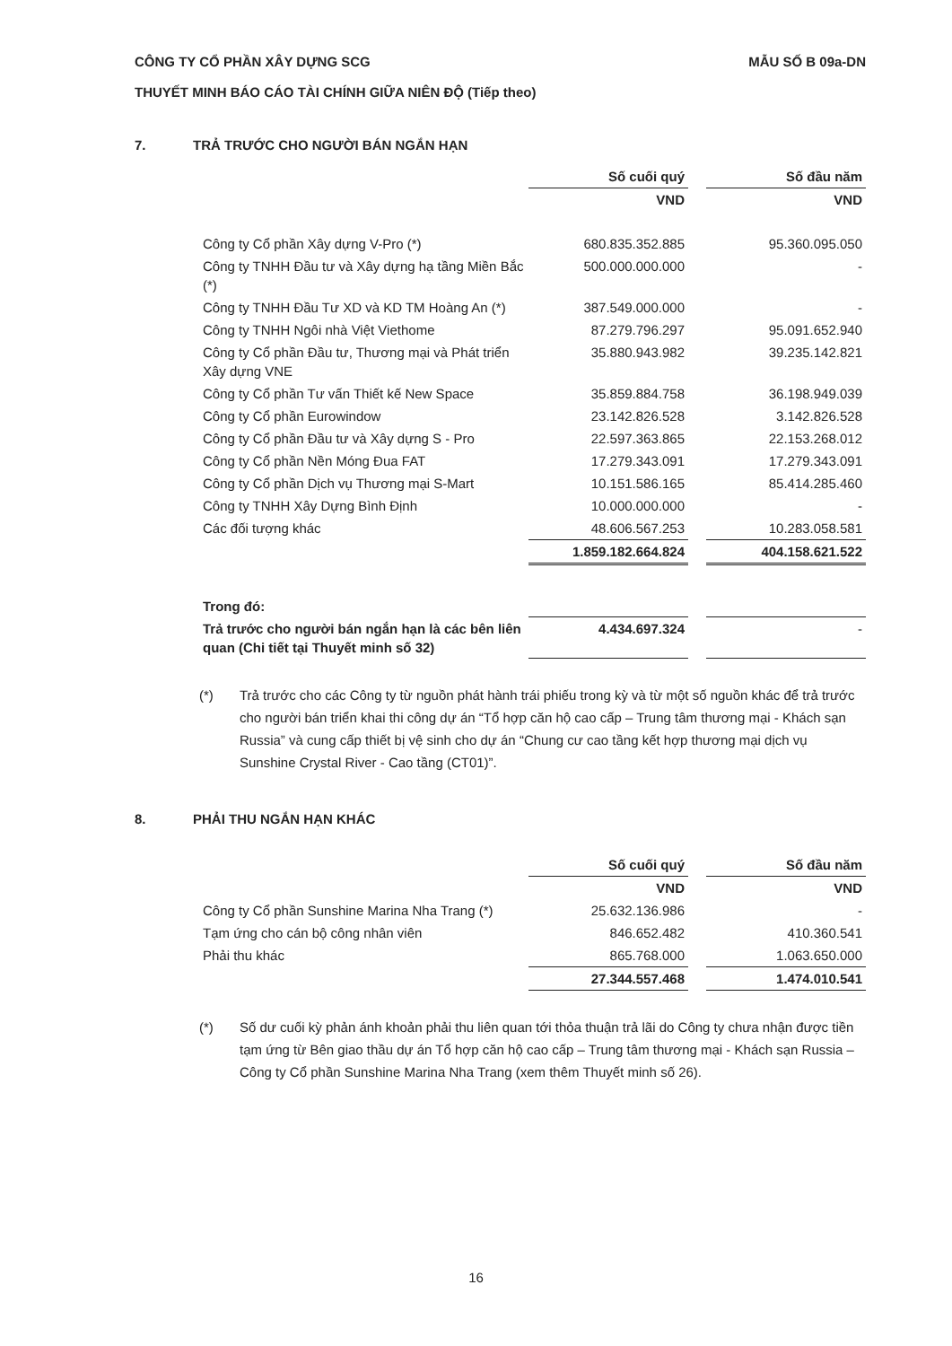CÔNG TY CỔ PHẦN XÂY DỰNG SCG
THUYẾT MINH BÁO CÁO TÀI CHÍNH GIỮA NIÊN ĐỘ (Tiếp theo)
MẪU SỐ B 09a-DN
7. TRẢ TRƯỚC CHO NGƯỜI BÁN NGẮN HẠN
| | Số cuối quý | | Số đầu năm |
| | VND | | VND |
| Công ty Cổ phần Xây dựng V-Pro (*) | 680.835.352.885 | | 95.360.095.050 |
| Công ty TNHH Đầu tư và Xây dựng hạ tầng Miền Bắc (*) | 500.000.000.000 | | - |
| Công ty TNHH Đầu Tư XD và KD TM Hoàng An (*) | 387.549.000.000 | | - |
| Công ty TNHH Ngôi nhà Việt Viethome | 87.279.796.297 | | 95.091.652.940 |
| Công ty Cổ phần Đầu tư, Thương mại và Phát triển Xây dựng VNE | 35.880.943.982 | | 39.235.142.821 |
| Công ty Cổ phần Tư vấn Thiết kế New Space | 35.859.884.758 | | 36.198.949.039 |
| Công ty Cổ phần Eurowindow | 23.142.826.528 | | 3.142.826.528 |
| Công ty Cổ phần Đầu tư và Xây dựng S - Pro | 22.597.363.865 | | 22.153.268.012 |
| Công ty Cổ phần Nền Móng Đua FAT | 17.279.343.091 | | 17.279.343.091 |
| Công ty Cổ phần Dịch vụ Thương mại S-Mart | 10.151.586.165 | | 85.414.285.460 |
| Công ty TNHH Xây Dựng Bình Định | 10.000.000.000 | | - |
| Các đối tượng khác | 48.606.567.253 | | 10.283.058.581 |
| | 1.859.182.664.824 | | 404.158.621.522 |
| Trong đó: | | | |
| Trả trước cho người bán ngắn hạn là các bên liên quan (Chi tiết tại Thuyết minh số 32) | 4.434.697.324 | | - |
(*) Trả trước cho các Công ty từ nguồn phát hành trái phiếu trong kỳ và từ một số nguồn khác để trả trước cho người bán triển khai thi công dự án “Tổ hợp căn hộ cao cấp – Trung tâm thương mại - Khách sạn Russia” và cung cấp thiết bị vệ sinh cho dự án “Chung cư cao tầng kết hợp thương mại dịch vụ Sunshine Crystal River - Cao tầng (CT01)”.
8. PHẢI THU NGẮN HẠN KHÁC
| | Số cuối quý | | Số đầu năm |
| | VND | | VND |
| Công ty Cổ phần Sunshine Marina Nha Trang (*) | 25.632.136.986 | | - |
| Tạm ứng cho cán bộ công nhân viên | 846.652.482 | | 410.360.541 |
| Phải thu khác | 865.768.000 | | 1.063.650.000 |
| | 27.344.557.468 | | 1.474.010.541 |
(*) Số dư cuối kỳ phản ánh khoản phải thu liên quan tới thỏa thuận trả lãi do Công ty chưa nhận được tiền tạm ứng từ Bên giao thầu dự án Tổ hợp căn hộ cao cấp – Trung tâm thương mại - Khách sạn Russia – Công ty Cổ phần Sunshine Marina Nha Trang (xem thêm Thuyết minh số 26).
16